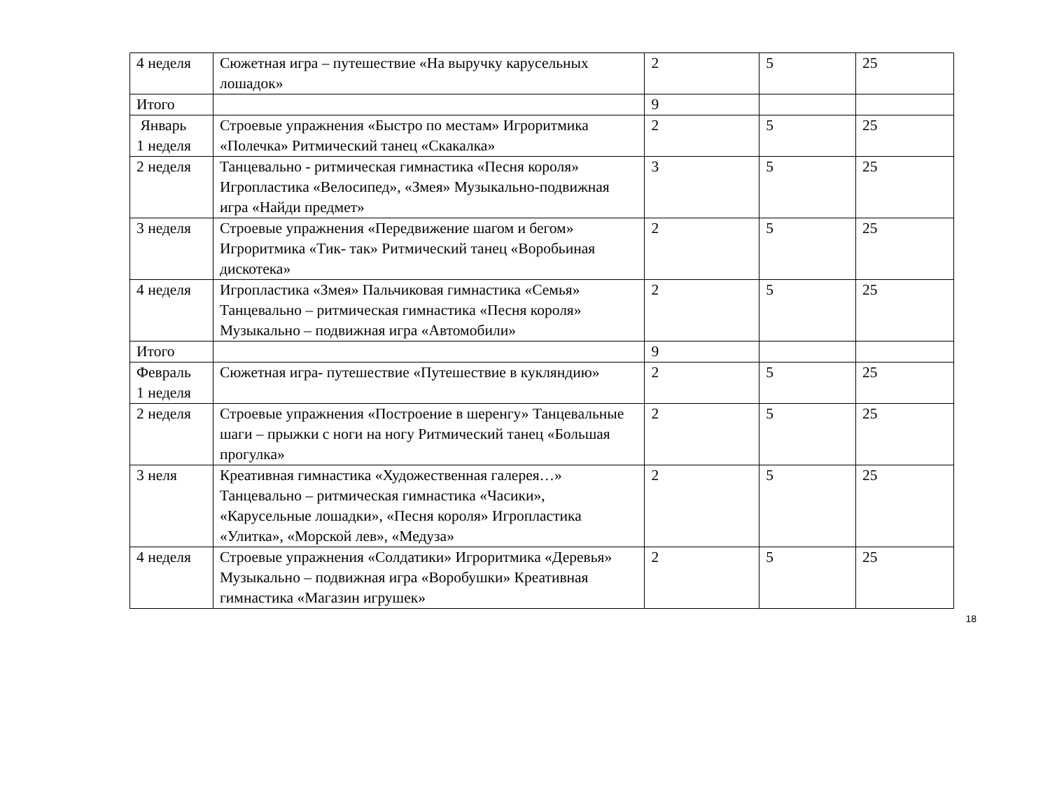| 4 неделя | Сюжетная игра – путешествие «На выручку карусельных лошадок» | 2 | 5 | 25 |
| Итого | | 9 | | |
| Январь 1 неделя | Строевые упражнения «Быстро по местам» Игроритмика «Полечка» Ритмический танец «Скакалка» | 2 | 5 | 25 |
| 2 неделя | Танцевально - ритмическая гимнастика «Песня короля» Игропластика «Велосипед», «Змея» Музыкально-подвижная игра «Найди предмет» | 3 | 5 | 25 |
| 3 неделя | Строевые упражнения «Передвижение шагом и бегом» Игроритмика «Тик- так» Ритмический танец «Воробьиная дискотека» | 2 | 5 | 25 |
| 4 неделя | Игропластика «Змея» Пальчиковая гимнастика «Семья» Танцевально – ритмическая гимнастика «Песня короля» Музыкально – подвижная игра «Автомобили» | 2 | 5 | 25 |
| Итого | | 9 | | |
| Февраль 1 неделя | Сюжетная игра- путешествие «Путешествие в кукляндию» | 2 | 5 | 25 |
| 2 неделя | Строевые упражнения «Построение в шеренгу» Танцевальные шаги – прыжки с ноги на ногу Ритмический танец «Большая прогулка» | 2 | 5 | 25 |
| 3 неля | Креативная гимнастика «Художественная галерея…» Танцевально – ритмическая гимнастика «Часики», «Карусельные лошадки», «Песня короля» Игропластика «Улитка», «Морской лев», «Медуза» | 2 | 5 | 25 |
| 4 неделя | Строевые упражнения «Солдатики» Игроритмика «Деревья» Музыкально – подвижная игра «Воробушки» Креативная гимнастика «Магазин игрушек» | 2 | 5 | 25 |
18